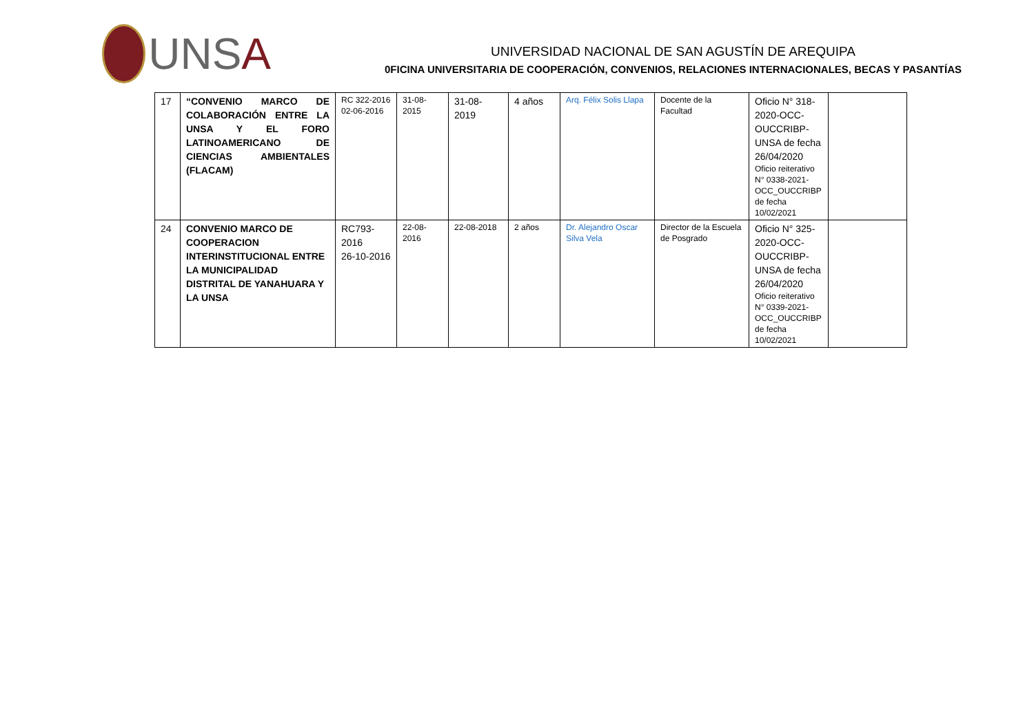UNSA
UNIVERSIDAD NACIONAL DE SAN AGUSTÍN DE AREQUIPA
0FICINA UNIVERSITARIA DE COOPERACIÓN, CONVENIOS, RELACIONES INTERNACIONALES, BECAS Y PASANTÍAS
| 17 | “CONVENIO MARCO DE COLABORACIÓN ENTRE LA UNSA Y EL FORO LATINOAMERICANO DE CIENCIAS AMBIENTALES (FLACAM) | RC 322-2016 02-06-2016 | 31-08-2015 | 31-08-2019 | 4 años | Arq. Félix Solis Llapa | Docente de la Facultad | Oficio N° 318-2020-OCC-OUCCRIBP-UNSA de fecha 26/04/2020 Oficio reiterativo N° 0338-2021-OCC_OUCCRIBP de fecha 10/02/2021 | |
| 24 | CONVENIO MARCO DE COOPERACION INTERINSTITUCIONAL ENTRE LA MUNICIPALIDAD DISTRITAL DE YANAHUARA Y LA UNSA | RC793-2016 26-10-2016 | 22-08-2016 | 22-08-2018 | 2 años | Dr. Alejandro Oscar Silva Vela | Director de la Escuela de Posgrado | Oficio N° 325-2020-OCC-OUCCRIBP-UNSA de fecha 26/04/2020 Oficio reiterativo N° 0339-2021-OCC_OUCCRIBP de fecha 10/02/2021 | |